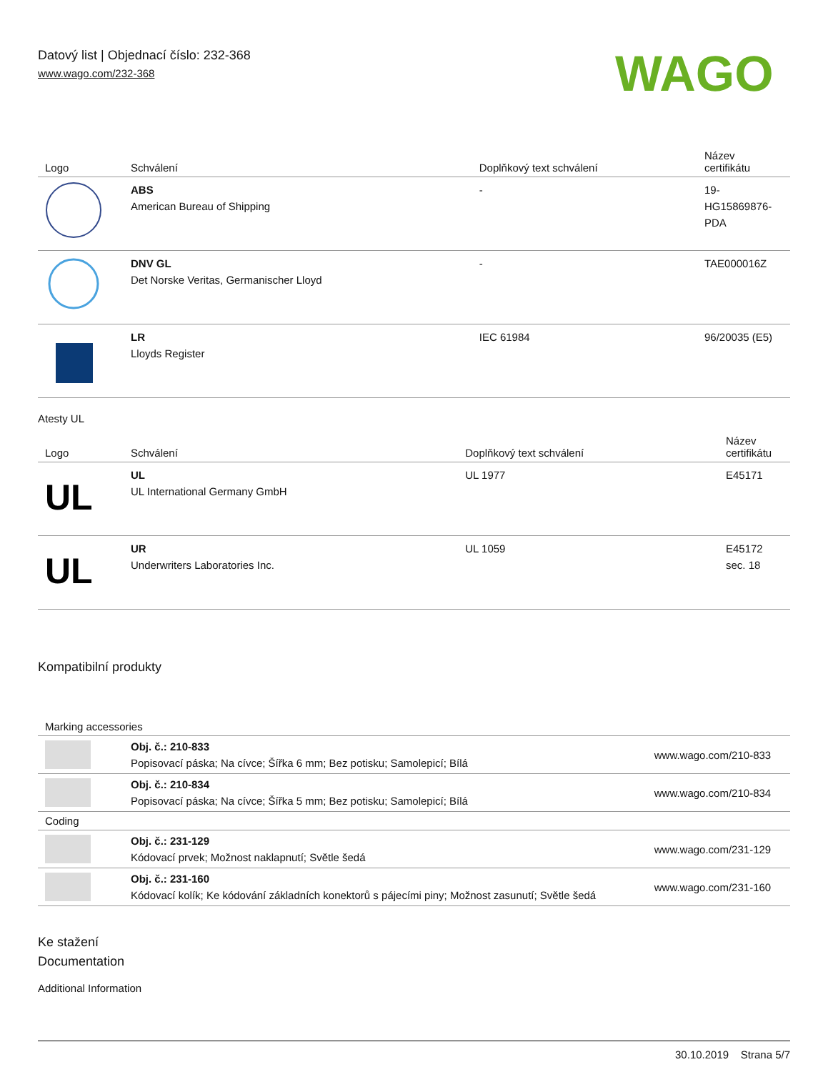Datový list | Objednací číslo: 232-368
www.wago.com/232-368
WAGO
| Logo | Schválení | Doplňkový text schválení | Název certifikátu |
| --- | --- | --- | --- |
| | ABS American Bureau of Shipping | - | 19- HG15869876- PDA |
| | DNV GL Det Norske Veritas, Germanischer Lloyd | - | TAE000016Z |
| | LR Lloyds Register | IEC 61984 | 96/20035 (E5) |
Atesty UL
| Logo | Schválení | Doplňkový text schválení | Název certifikátu |
| --- | --- | --- | --- |
| UL | UL UL International Germany GmbH | UL 1977 | E45171 |
| UL | UR Underwriters Laboratories Inc. | UL 1059 | E45172 sec. 18 |
Kompatibilní produkty
| Marking accessories | | |
| --- | --- | --- |
| | Obj. č.: 210-833 Popisovací páska; Na cívce; Šířka 6 mm; Bez potisku; Samolepicí; Bílá | www.wago.com/210-833 |
| | Obj. č.: 210-834 Popisovací páska; Na cívce; Šířka 5 mm; Bez potisku; Samolepicí; Bílá | www.wago.com/210-834 |
| Coding | | |
| | Obj. č.: 231-129 Kódovací prvek; Možnost naklapnutí; Světle šedá | www.wago.com/231-129 |
| | Obj. č.: 231-160 Kódovací kolík; Ke kódování základních konektorů s pájecími piny; Možnost zasunutí; Světle šedá | www.wago.com/231-160 |
Ke stažení
Documentation
Additional Information
30.10.2019 Strana 5/7